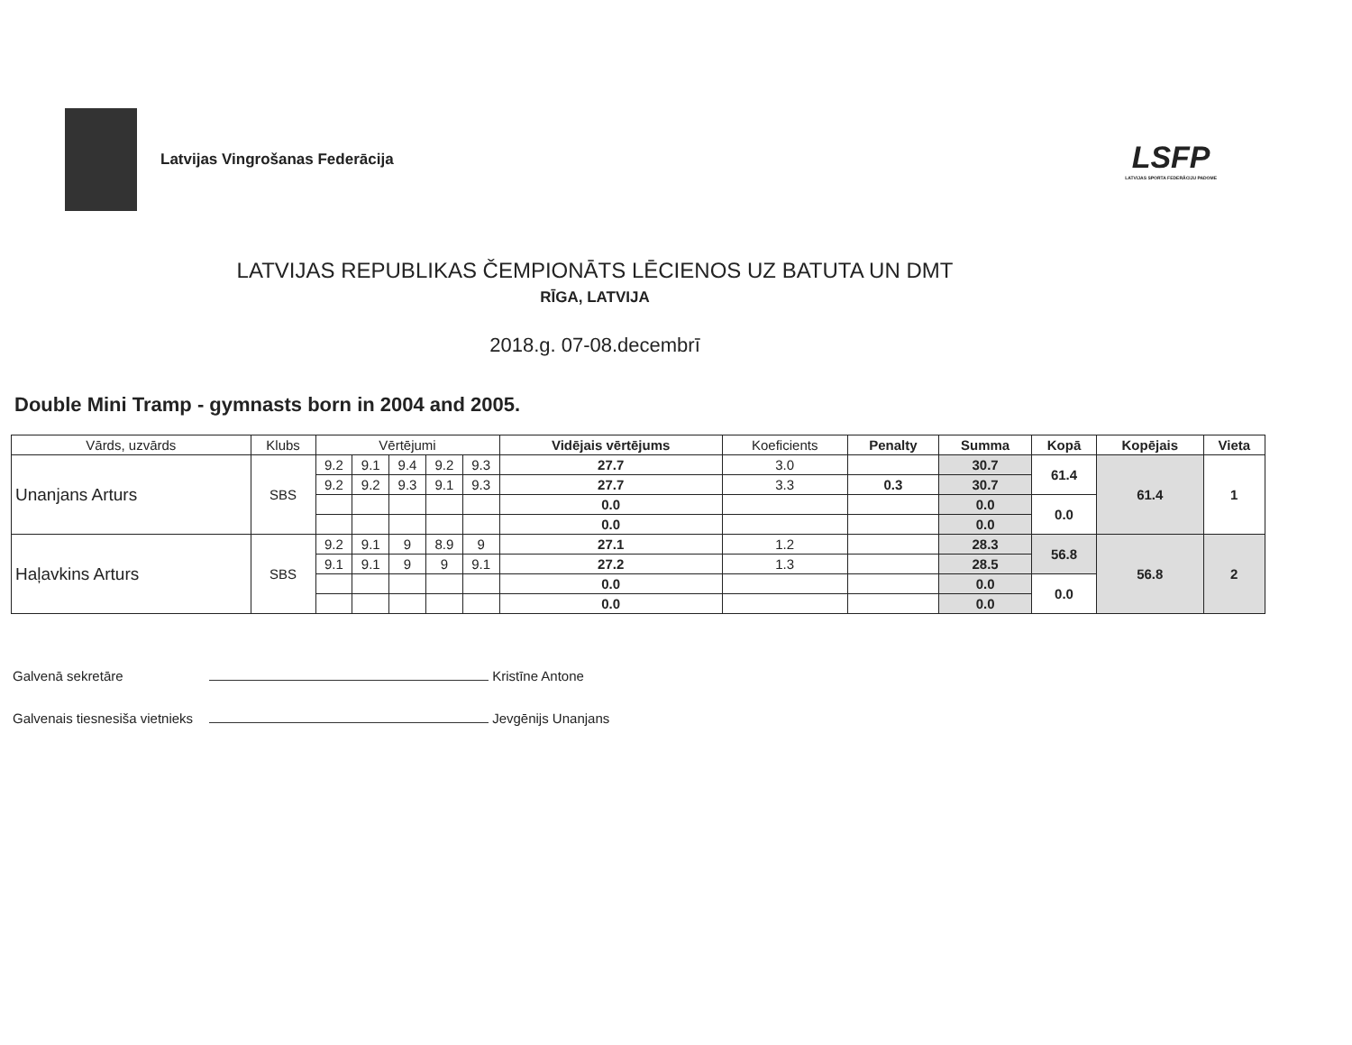Latvijas Vingrošanas Federācija
LSFP
LATVIJAS SPORTA FEDERĀCIJU PADOME
LATVIJAS REPUBLIKAS ČEMPIONĀTS LĒCIENOS UZ BATUTA UN DMT
RĪGA, LATVIJA
2018.g. 07-08.decembrī
Double Mini Tramp - gymnasts born in 2004 and 2005.
| Vārds, uzvārds | Klubs | Vērtējumi | | | | | Vidējais vērtējums | Koeficients | Penalty | Summa | Kopā | Kopējais | Vieta |
| --- | --- | --- | --- | --- | --- | --- | --- | --- | --- | --- | --- | --- | --- |
| Unanjans Arturs | SBS | 9.2 | 9.1 | 9.4 | 9.2 | 9.3 | 27.7 | 3.0 | | 30.7 | 61.4 | 61.4 | 1 |
| | | 9.2 | 9.2 | 9.3 | 9.1 | 9.3 | 27.7 | 3.3 | 0.3 | 30.7 | | | |
| | | | | | | | 0.0 | | | 0.0 | 0.0 | | |
| | | | | | | | 0.0 | | | 0.0 | | | |
| Haļavkins Arturs | SBS | 9.2 | 9.1 | 9 | 8.9 | 9 | 27.1 | 1.2 | | 28.3 | 56.8 | 56.8 | 2 |
| | | 9.1 | 9.1 | 9 | 9 | 9.1 | 27.2 | 1.3 | | 28.5 | | | |
| | | | | | | | 0.0 | | | 0.0 | 0.0 | | |
| | | | | | | | 0.0 | | | 0.0 | | | |
Galvenā sekretāre Kristīne Antone
Galvenais tiesnesiša vietnieks Jevgēnijs Unanjans